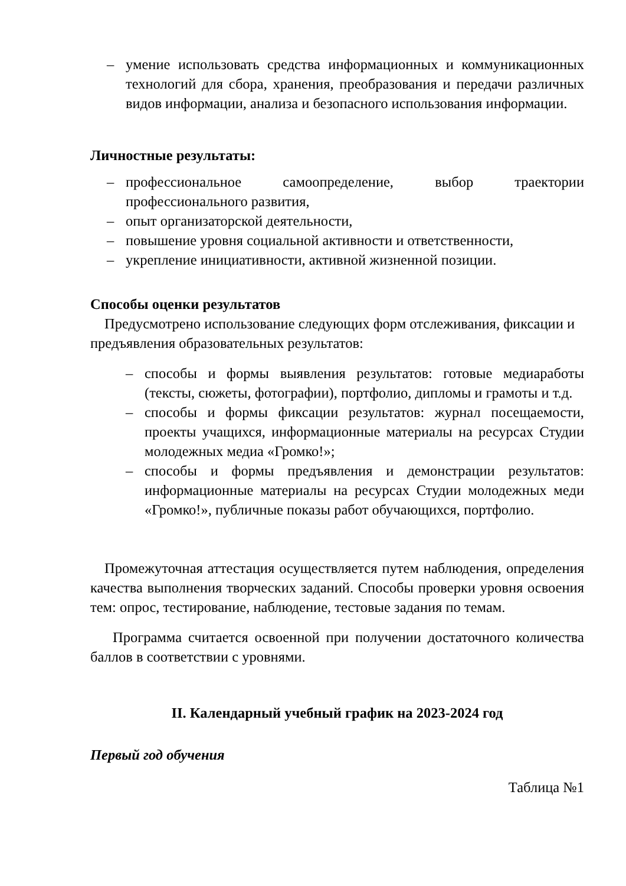– умение использовать средства информационных и коммуникационных технологий для сбора, хранения, преобразования и передачи различных видов информации, анализа и безопасного использования информации.
Личностные результаты:
– профессиональное самоопределение, выбор траектории профессионального развития,
– опыт организаторской деятельности,
– повышение уровня социальной активности и ответственности,
– укрепление инициативности, активной жизненной позиции.
Способы оценки результатов
Предусмотрено использование следующих форм отслеживания, фиксации и предъявления образовательных результатов:
– способы и формы выявления результатов: готовые медиаработы (тексты, сюжеты, фотографии), портфолио, дипломы и грамоты и т.д.
– способы и формы фиксации результатов: журнал посещаемости, проекты учащихся, информационные материалы на ресурсах Студии молодежных медиа «Громко!»;
– способы и формы предъявления и демонстрации результатов: информационные материалы на ресурсах Студии молодежных меди «Громко!», публичные показы работ обучающихся, портфолио.
Промежуточная аттестация осуществляется путем наблюдения, определения качества выполнения творческих заданий. Способы проверки уровня освоения тем: опрос, тестирование, наблюдение, тестовые задания по темам.
Программа считается освоенной при получении достаточного количества баллов в соответствии с уровнями.
II. Календарный учебный график на 2023-2024 год
Первый год обучения
Таблица №1